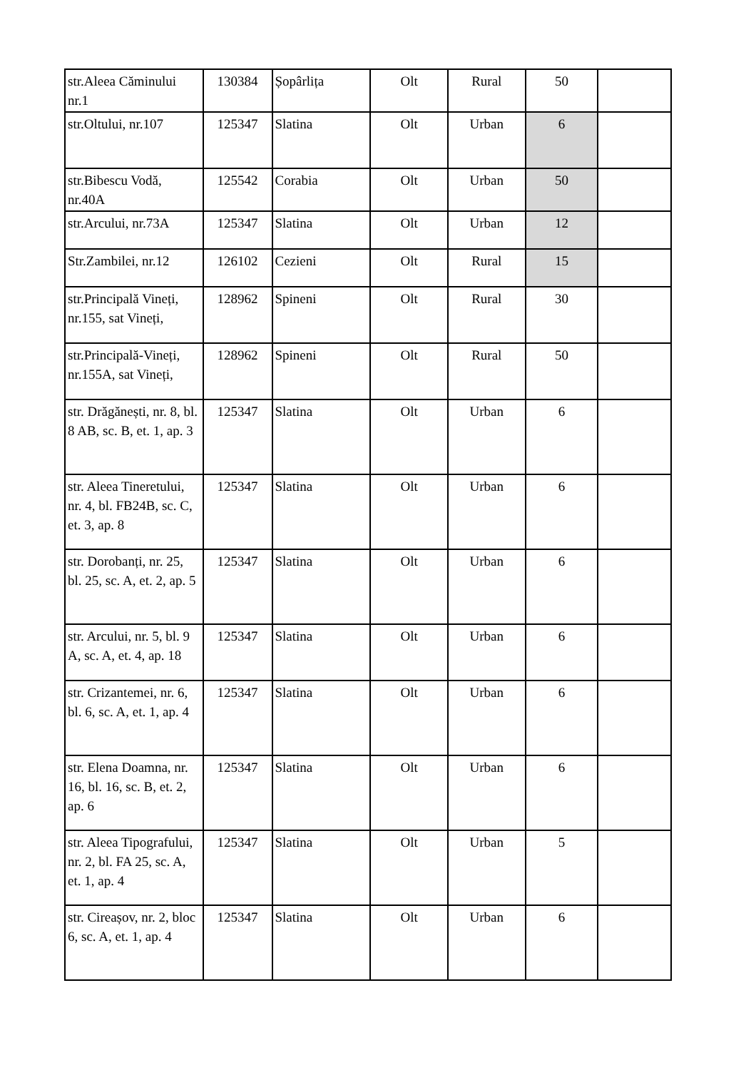| str.Aleea Căminului nr.1 | 130384 | Șopârlița | Olt | Rural | 50 | |
| str.Oltului, nr.107 | 125347 | Slatina | Olt | Urban | 6 | |
| str.Bibescu Vodă, nr.40A | 125542 | Corabia | Olt | Urban | 50 | |
| str.Arcului, nr.73A | 125347 | Slatina | Olt | Urban | 12 | |
| Str.Zambilei, nr.12 | 126102 | Cezieni | Olt | Rural | 15 | |
| str.Principală Vineți, nr.155, sat Vineți, | 128962 | Spineni | Olt | Rural | 30 | |
| str.Principală-Vineți, nr.155A, sat Vineți, | 128962 | Spineni | Olt | Rural | 50 | |
| str. Drăgănești, nr. 8, bl. 8 AB, sc. B, et. 1, ap. 3 | 125347 | Slatina | Olt | Urban | 6 | |
| str. Aleea Tineretului, nr. 4, bl. FB24B, sc. C, et. 3, ap. 8 | 125347 | Slatina | Olt | Urban | 6 | |
| str. Dorobanți, nr. 25, bl. 25, sc. A, et. 2, ap. 5 | 125347 | Slatina | Olt | Urban | 6 | |
| str. Arcului, nr. 5, bl. 9 A, sc. A, et. 4, ap. 18 | 125347 | Slatina | Olt | Urban | 6 | |
| str. Crizantemei, nr. 6, bl. 6, sc. A, et. 1, ap. 4 | 125347 | Slatina | Olt | Urban | 6 | |
| str. Elena Doamna, nr. 16, bl. 16, sc. B, et. 2, ap. 6 | 125347 | Slatina | Olt | Urban | 6 | |
| str. Aleea Tipografului, nr. 2, bl. FA 25, sc. A, et. 1, ap. 4 | 125347 | Slatina | Olt | Urban | 5 | |
| str. Cireașov, nr. 2, bloc 6, sc. A, et. 1, ap. 4 | 125347 | Slatina | Olt | Urban | 6 | |